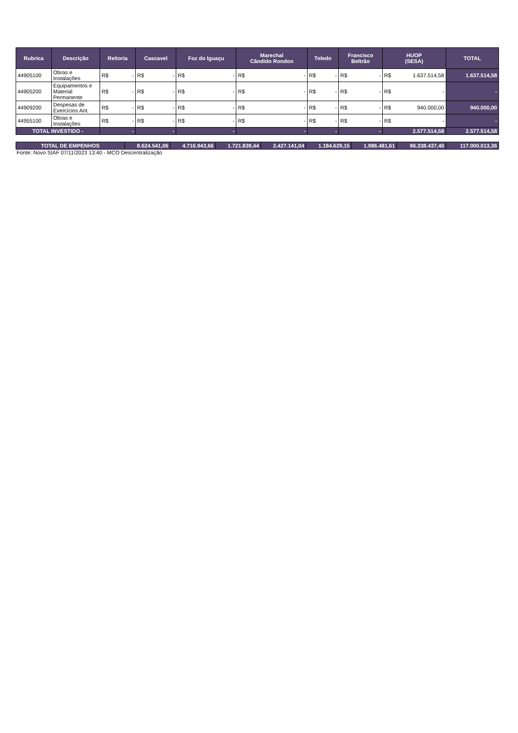| Rubrica | Descrição | Reitoria | Cascavel | Foz do Iguaçu | Marechal Cândido Rondon | Toledo | Francisco Beltrão | HUOP (SESA) | TOTAL |
| --- | --- | --- | --- | --- | --- | --- | --- | --- | --- |
| 44905100 | Obras e Instalações | R$ - | R$ - | R$ - | R$ - | R$ - | R$ - | R$ 1.637.514,58 | 1.637.514,58 |
| 44905200 | Equipamentos e Material Permanente | R$ - | R$ - | R$ - | R$ - | R$ - | R$ - | R$ - | - |
| 44909200 | Despesas de Exercícios Ant. | R$ - | R$ - | R$ - | R$ - | R$ - | R$ - | R$ 940.000,00 | 940.000,00 |
| 44955100 | Obras e Instalações | R$ - | R$ - | R$ - | R$ - | R$ - | R$ - | R$ - | - |
| TOTAL INVESTIDO - | | - | - | - | - | - | - | 2.577.514,58 | 2.577.514,58 |
| TOTAL DE EMPENHOS | 8.624.541,06 | 4.716.943,66 | 1.721.839,44 | 2.427.141,04 | 1.184.629,15 | 1.986.481,61 | 96.338.437,40 | 117.000.013,36 |
Fonte: Novo SIAF 07/11/2023 13:40 - MCO Descentralização